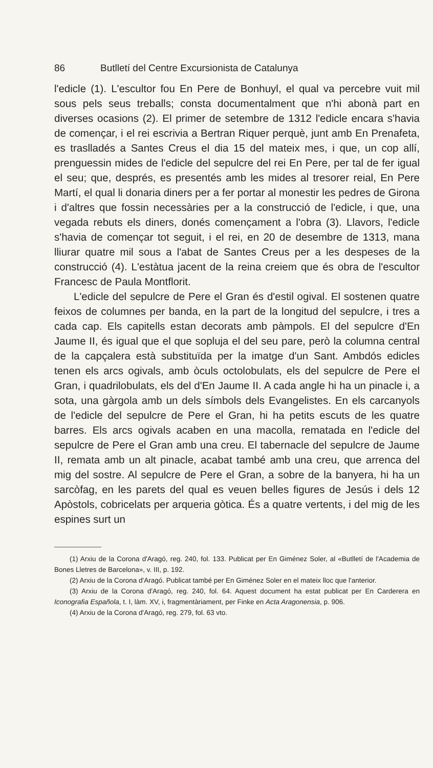86 Butlletí del Centre Excursionista de Catalunya
l'edicle (1). L'escultor fou En Pere de Bonhuyl, el qual va percebre vuit mil sous pels seus treballs; consta documentalment que n'hi abonà part en diverses ocasions (2). El primer de setembre de 1312 l'edicle encara s'havia de començar, i el rei escrivia a Bertran Riquer perquè, junt amb En Prenafeta, es traslladés a Santes Creus el dia 15 del mateix mes, i que, un cop allí, prenguessin mides de l'edicle del sepulcre del rei En Pere, per tal de fer igual el seu; que, després, es presentés amb les mides al tresorer reial, En Pere Martí, el qual li donaria diners per a fer portar al monestir les pedres de Girona i d'altres que fossin necessàries per a la construcció de l'edicle, i que, una vegada rebuts els diners, donés començament a l'obra (3). Llavors, l'edicle s'havia de començar tot seguit, i el rei, en 20 de desembre de 1313, mana lliurar quatre mil sous a l'abat de Santes Creus per a les despeses de la construcció (4). L'estàtua jacent de la reina creiem que és obra de l'escultor Francesc de Paula Montflorit.
L'edicle del sepulcre de Pere el Gran és d'estil ogival. El sostenen quatre feixos de columnes per banda, en la part de la longitud del sepulcre, i tres a cada cap. Els capitells estan decorats amb pàmpols. El del sepulcre d'En Jaume II, és igual que el que sopluja el del seu pare, però la columna central de la capçalera està substituïda per la imatge d'un Sant. Ambdós edicles tenen els arcs ogivals, amb òculs octolobulats, els del sepulcre de Pere el Gran, i quadrilobulats, els del d'En Jaume II. A cada angle hi ha un pinacle i, a sota, una gàrgola amb un dels símbols dels Evangelistes. En els carcanyols de l'edicle del sepulcre de Pere el Gran, hi ha petits escuts de les quatre barres. Els arcs ogivals acaben en una macolla, rematada en l'edicle del sepulcre de Pere el Gran amb una creu. El tabernacle del sepulcre de Jaume II, remata amb un alt pinacle, acabat també amb una creu, que arrenca del mig del sostre. Al sepulcre de Pere el Gran, a sobre de la banyera, hi ha un sarcòfag, en les parets del qual es veuen belles figures de Jesús i dels 12 Apòstols, cobricelats per arqueria gòtica. És a quatre vertents, i del mig de les espines surt un
(1) Arxiu de la Corona d'Aragó, reg. 240, fol. 133. Publicat per En Giménez Soler, al «Butlletí de l'Academia de Bones Lletres de Barcelona», v. III, p. 192.
(2) Arxiu de la Corona d'Aragó. Publicat també per En Giménez Soler en el mateix lloc que l'anterior.
(3) Arxiu de la Corona d'Aragó, reg. 240, fol. 64. Aquest document ha estat publicat per En Carderera en Iconografia Española, t. I, làm. XV, i, fragmentàriament, per Finke en Acta Aragonensia, p. 906.
(4) Arxiu de la Corona d'Aragó, reg. 279, fol. 63 vto.